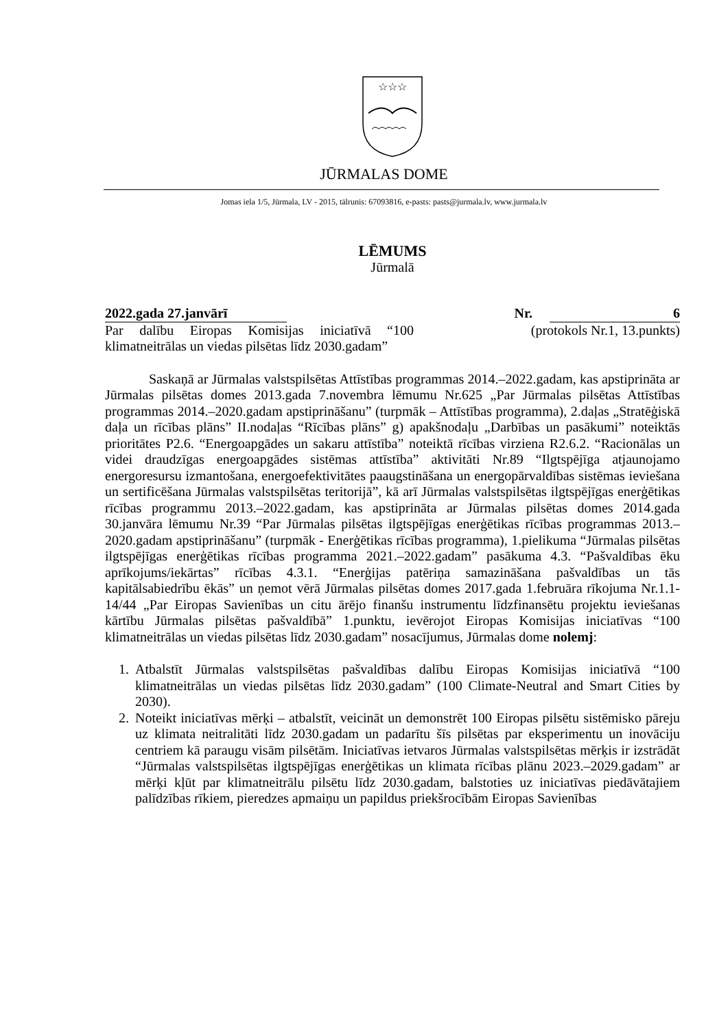☆☆☆
JŪRMALAS DOME
Jomas iela 1/5, Jūrmala, LV - 2015, tālrunis: 67093816, e-pasts: pasts@jurmala.lv, www.jurmala.lv
LĒMUMS
Jūrmalā
2022.gada 27.janvārī Nr. 6
Par dalību Eiropas Komisijas iniciatīvā “100 klimatneitrālas un viedas pilsētas līdz 2030.gadam”
(protokols Nr.1, 13.punkts)
Saskaņā ar Jūrmalas valstspilsētas Attīstības programmas 2014.–2022.gadam, kas apstiprināta ar Jūrmalas pilsētas domes 2013.gada 7.novembra lēmumu Nr.625 „Par Jūrmalas pilsētas Attīstības programmas 2014.–2020.gadam apstiprināšanu” (turpmāk – Attīstības programma), 2.daļas „Stratēģiskā daļa un rīcības plāns” II.nodaļas “Rīcības plāns” g) apakšnodaļu „Darbības un pasākumi” noteiktās prioritātes P2.6. “Energoapgādes un sakaru attīstība” noteiktā rīcības virziena R2.6.2. “Racionālas un videi draudzīgas energoapgādes sistēmas attīstība” aktivitāti Nr.89 “Ilgtspējīga atjaunojamo energoresursu izmantošana, energoefektivitātes paaugstināšana un energopārvaldības sistēmas ieviešana un sertificēšana Jūrmalas valstspilsētas teritorijā”, kā arī Jūrmalas valstspilsētas ilgtspējīgas enerģētikas rīcības programmu 2013.–2022.gadam, kas apstiprināta ar Jūrmalas pilsētas domes 2014.gada 30.janvāra lēmumu Nr.39 “Par Jūrmalas pilsētas ilgtspējīgas enerģētikas rīcības programmas 2013.–2020.gadam apstiprināšanu” (turpmāk - Enerģētikas rīcības programma), 1.pielikuma “Jūrmalas pilsētas ilgtspējīgas enerģētikas rīcības programma 2021.–2022.gadam” pasākuma 4.3. “Pašvaldības ēku aprīkojums/iekārtas” rīcības 4.3.1. “Enerģijas patēriņa samazināšana pašvaldības un tās kapitālsabiedrību ēkās” un ņemot vērā Jūrmalas pilsētas domes 2017.gada 1.februāra rīkojuma Nr.1.1-14/44 „Par Eiropas Savienības un citu ārējo finanšu instrumentu līdzfinansētu projektu ieviešanas kārtību Jūrmalas pilsētas pašvaldībā” 1.punktu, ievērojot Eiropas Komisijas iniciatīvas “100 klimatneitrālas un viedas pilsētas līdz 2030.gadam” nosacījumus, Jūrmalas dome nolemj:
1. Atbalstīt Jūrmalas valstspilsētas pašvaldības dalību Eiropas Komisijas iniciatīvā “100 klimatneitrālas un viedas pilsētas līdz 2030.gadam” (100 Climate-Neutral and Smart Cities by 2030).
2. Noteikt iniciatīvas mērķi – atbalstīt, veicināt un demonstrēt 100 Eiropas pilsētu sistēmisko pāreju uz klimata neitralitāti līdz 2030.gadam un padarītu šīs pilsētas par eksperimentu un inovāciju centriem kā paraugu visām pilsētām. Iniciatīvas ietvaros Jūrmalas valstspilsētas mērķis ir izstrādāt “Jūrmalas valstspilsētas ilgtspējīgas enerģētikas un klimata rīcības plānu 2023.–2029.gadam” ar mērķi kļūt par klimatneitrālu pilsētu līdz 2030.gadam, balstoties uz iniciatīvas piedāvātajiem palīdzības rīkiem, pieredzes apmaiņu un papildus priekšrocībām Eiropas Savienības